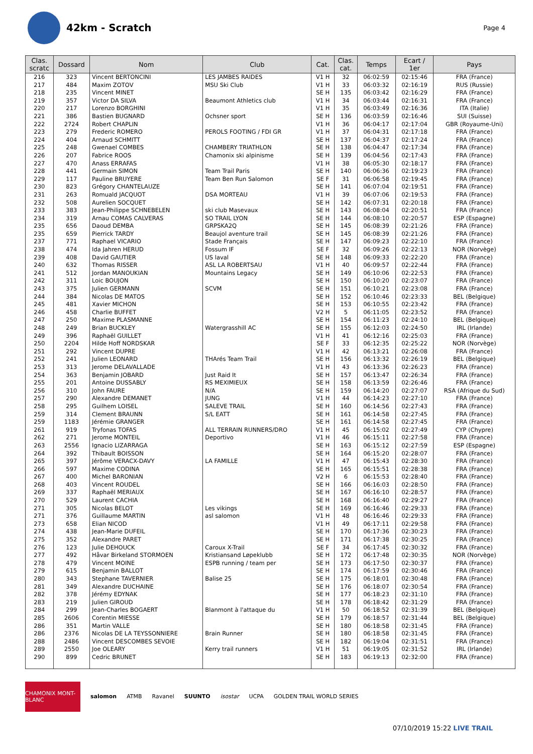42km - Scratch
Page 4
| Clas. scratc | Dossard | Nom | Club | Cat. | Clas. cat. | Temps | Ecart / 1er | Pays |
| --- | --- | --- | --- | --- | --- | --- | --- | --- |
| 216 | 323 | Vincent BERTONCINI | LES JAMBES RAIDES | V1 H | 32 | 06:02:59 | 02:15:46 | FRA (France) |
| 217 | 484 | Maxim ZOTOV | MSU Ski Club | V1 H | 33 | 06:03:32 | 02:16:19 | RUS (Russie) |
| 218 | 235 | Vincent MINET | | SE H | 135 | 06:03:42 | 02:16:29 | FRA (France) |
| 219 | 357 | Victor DA SILVA | Beaumont Athletics club | V1 H | 34 | 06:03:44 | 02:16:31 | FRA (France) |
| 220 | 217 | Lorenzo BORGHINI | | V1 H | 35 | 06:03:49 | 02:16:36 | ITA (Italie) |
| 221 | 386 | Bastien BUGNARD | Ochsner sport | SE H | 136 | 06:03:59 | 02:16:46 | SUI (Suisse) |
| 222 | 2724 | Robert CHAPLIN | | V1 H | 36 | 06:04:17 | 02:17:04 | GBR (Royaume-Uni) |
| 223 | 279 | Frederic ROMERO | PEROLS FOOTING / FDI GR | V1 H | 37 | 06:04:31 | 02:17:18 | FRA (France) |
| 224 | 404 | Arnaud SCHMITT | | SE H | 137 | 06:04:37 | 02:17:24 | FRA (France) |
| 225 | 248 | Gwenael COMBES | CHAMBERY TRIATHLON | SE H | 138 | 06:04:47 | 02:17:34 | FRA (France) |
| 226 | 207 | Fabrice ROOS | Chamonix ski alpinisme | SE H | 139 | 06:04:56 | 02:17:43 | FRA (France) |
| 227 | 470 | Anass ERRAFAS | | V1 H | 38 | 06:05:30 | 02:18:17 | FRA (France) |
| 228 | 441 | Germain SIMON | Team Trail Paris | SE H | 140 | 06:06:36 | 02:19:23 | FRA (France) |
| 229 | 117 | Pauline BRUYERE | Team Ben Run Salomon | SE F | 31 | 06:06:58 | 02:19:45 | FRA (France) |
| 230 | 823 | Grégory CHANTELAUZE | | SE H | 141 | 06:07:04 | 02:19:51 | FRA (France) |
| 231 | 263 | Romuald JACQUOT | DSA MORTEAU | V1 H | 39 | 06:07:06 | 02:19:53 | FRA (France) |
| 232 | 508 | Aurelien SOCQUET | | SE H | 142 | 06:07:31 | 02:20:18 | FRA (France) |
| 233 | 383 | Jean-Philippe SCHNEBELEN | ski club Masevaux | SE H | 143 | 06:08:04 | 02:20:51 | FRA (France) |
| 234 | 319 | Arnau COMAS CALVERAS | SO TRAIL LYON | SE H | 144 | 06:08:10 | 02:20:57 | ESP (Espagne) |
| 235 | 656 | Daoud DEMBA | GRPSKA2Q | SE H | 145 | 06:08:39 | 02:21:26 | FRA (France) |
| 235 | 659 | Pierrick TARDY | Beaujol aventure trail | SE H | 145 | 06:08:39 | 02:21:26 | FRA (France) |
| 237 | 771 | Raphael VICARIO | Stade Français | SE H | 147 | 06:09:23 | 02:22:10 | FRA (France) |
| 238 | 474 | Ida Jahren HERUD | Fossum IF | SE F | 32 | 06:09:26 | 02:22:13 | NOR (Norvège) |
| 239 | 408 | David GAUTIER | US laval | SE H | 148 | 06:09:33 | 02:22:20 | FRA (France) |
| 240 | 632 | Thomas RISSER | ASL LA ROBERTSAU | V1 H | 40 | 06:09:57 | 02:22:44 | FRA (France) |
| 241 | 512 | Jordan MANOUKIAN | Mountains Legacy | SE H | 149 | 06:10:06 | 02:22:53 | FRA (France) |
| 242 | 311 | Loic BOUJON | | SE H | 150 | 06:10:20 | 02:23:07 | FRA (France) |
| 243 | 375 | Julien GERMANN | SCVM | SE H | 151 | 06:10:21 | 02:23:08 | FRA (France) |
| 244 | 384 | Nicolas DE MATOS | | SE H | 152 | 06:10:46 | 02:23:33 | BEL (Belgique) |
| 245 | 481 | Xavier MICHON | | SE H | 153 | 06:10:55 | 02:23:42 | FRA (France) |
| 246 | 458 | Charlie BUFFET | | V2 H | 5 | 06:11:05 | 02:23:52 | FRA (France) |
| 247 | 250 | Maxime PLASMANNE | | SE H | 154 | 06:11:23 | 02:24:10 | BEL (Belgique) |
| 248 | 249 | Brian BUCKLEY | Watergrasshill AC | SE H | 155 | 06:12:03 | 02:24:50 | IRL (Irlande) |
| 249 | 396 | Raphaël GUILLET | | V1 H | 41 | 06:12:16 | 02:25:03 | FRA (France) |
| 250 | 2204 | Hilde Hoff NORDSKAR | | SE F | 33 | 06:12:35 | 02:25:22 | NOR (Norvège) |
| 251 | 292 | Vincent DUPRE | | V1 H | 42 | 06:13:21 | 02:26:08 | FRA (France) |
| 252 | 241 | Julien LEONARD | THArés Team Trail | SE H | 156 | 06:13:32 | 02:26:19 | BEL (Belgique) |
| 253 | 313 | Jerome DELAVALLADE | | V1 H | 43 | 06:13:36 | 02:26:23 | FRA (France) |
| 254 | 363 | Benjamin JOBARD | Just Raid It | SE H | 157 | 06:13:47 | 02:26:34 | FRA (France) |
| 255 | 201 | Antoine DUSSABLY | RS MEXIMIEUX | SE H | 158 | 06:13:59 | 02:26:46 | FRA (France) |
| 256 | 310 | John FAURE | N/A | SE H | 159 | 06:14:20 | 02:27:07 | RSA (Afrique du Sud) |
| 257 | 290 | Alexandre DEMANET | JUNG | V1 H | 44 | 06:14:23 | 02:27:10 | FRA (France) |
| 258 | 295 | Guilhem LOISEL | SALEVE TRAIL | SE H | 160 | 06:14:56 | 02:27:43 | FRA (France) |
| 259 | 314 | Clement BRAUNN | S/L EATT | SE H | 161 | 06:14:58 | 02:27:45 | FRA (France) |
| 259 | 1183 | Jérémie GRANGER | | SE H | 161 | 06:14:58 | 02:27:45 | FRA (France) |
| 261 | 919 | Tryfonas TOFAS | ALL TERRAIN RUNNERS/DRO | V1 H | 45 | 06:15:02 | 02:27:49 | CYP (Chypre) |
| 262 | 271 | Jerome MONTEIL | Deportivo | V1 H | 46 | 06:15:11 | 02:27:58 | FRA (France) |
| 263 | 2556 | Ignacio LIZARRAGA | | SE H | 163 | 06:15:12 | 02:27:59 | ESP (Espagne) |
| 264 | 392 | Thibault BOISSON | | SE H | 164 | 06:15:20 | 02:28:07 | FRA (France) |
| 265 | 397 | Jérôme VERACX-DAVY | LA FAMILLE | V1 H | 47 | 06:15:43 | 02:28:30 | FRA (France) |
| 266 | 597 | Maxime CODINA | | SE H | 165 | 06:15:51 | 02:28:38 | FRA (France) |
| 267 | 400 | Michel BARONIAN | | V2 H | 6 | 06:15:53 | 02:28:40 | FRA (France) |
| 268 | 403 | Vincent ROUDEL | | SE H | 166 | 06:16:03 | 02:28:50 | FRA (France) |
| 269 | 337 | Raphaël MERIAUX | | SE H | 167 | 06:16:10 | 02:28:57 | FRA (France) |
| 270 | 529 | Laurent CACHIA | | SE H | 168 | 06:16:40 | 02:29:27 | FRA (France) |
| 271 | 305 | Nicolas BELOT | Les vikings | SE H | 169 | 06:16:46 | 02:29:33 | FRA (France) |
| 271 | 376 | Guillaume MARTIN | asl salomon | V1 H | 48 | 06:16:46 | 02:29:33 | FRA (France) |
| 273 | 658 | Elian NICOD | | V1 H | 49 | 06:17:11 | 02:29:58 | FRA (France) |
| 274 | 438 | Jean-Marie DUFEIL | | SE H | 170 | 06:17:36 | 02:30:23 | FRA (France) |
| 275 | 352 | Alexandre PARET | | SE H | 171 | 06:17:38 | 02:30:25 | FRA (France) |
| 276 | 123 | Julie DEHOUCK | Caroux X-Trail | SE F | 34 | 06:17:45 | 02:30:32 | FRA (France) |
| 277 | 492 | Håvar Birkeland STORMOEN | Kristiansand Løpeklubb | SE H | 172 | 06:17:48 | 02:30:35 | NOR (Norvège) |
| 278 | 479 | Vincent MOINE | ESPB running / team per | SE H | 173 | 06:17:50 | 02:30:37 | FRA (France) |
| 279 | 615 | Benjamin BALLOT | | SE H | 174 | 06:17:59 | 02:30:46 | FRA (France) |
| 280 | 343 | Stephane TAVERNIER | Balise 25 | SE H | 175 | 06:18:01 | 02:30:48 | FRA (France) |
| 281 | 349 | Alexandre DUCHAINE | | SE H | 176 | 06:18:07 | 02:30:54 | FRA (France) |
| 282 | 378 | Jérémy EDYNAK | | SE H | 177 | 06:18:23 | 02:31:10 | FRA (France) |
| 283 | 219 | Julien GIROUD | | SE H | 178 | 06:18:42 | 02:31:29 | FRA (France) |
| 284 | 299 | Jean-Charles BOGAERT | Blanmont à l'attaque du | V1 H | 50 | 06:18:52 | 02:31:39 | BEL (Belgique) |
| 285 | 2606 | Corentin MIESSE | | SE H | 179 | 06:18:57 | 02:31:44 | BEL (Belgique) |
| 286 | 351 | Martin VALLE | | SE H | 180 | 06:18:58 | 02:31:45 | FRA (France) |
| 286 | 2376 | Nicolas DE LA TEYSSONNIERE | Brain Runner | SE H | 180 | 06:18:58 | 02:31:45 | FRA (France) |
| 288 | 2486 | Vincent DESCOMBES SEVOIE | | SE H | 182 | 06:19:04 | 02:31:51 | FRA (France) |
| 289 | 2550 | Joe OLEARY | Kerry trail runners | V1 H | 51 | 06:19:05 | 02:31:52 | IRL (Irlande) |
| 290 | 899 | Cedric BRUNET | | SE H | 183 | 06:19:13 | 02:32:00 | FRA (France) |
CHAMONIX MONT-BLANC
salomon ATMB Ravanel SUUNTO isostar UCPA GOLDEN TRAIL WORLD SERIES
07/10/2019 15:22 LIVE TRAIL